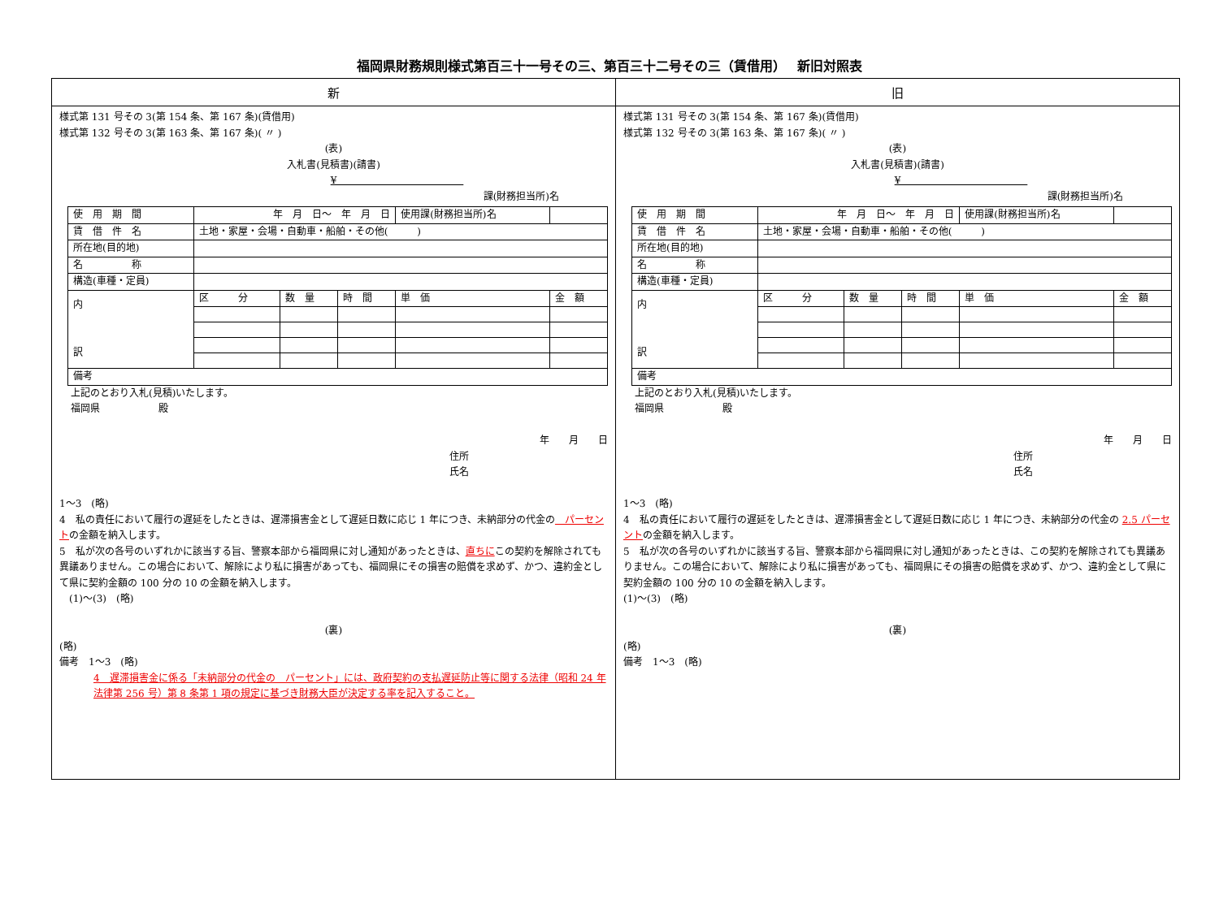福岡県財務規則様式第百三十一号その三、第百三十二号その三（賃借用）　 新旧対照表
| 新 | 旧 |
| --- | --- |
| 様式第 131 号その 3(第 154 条、第 167 条)(賃借用) 様式第 132 号その 3(第 163 条、第 167 条)( 〃 ) (表) 入札書(見積書)(請書) ¥ 課(財務担当所)名 / 使 用 期 間 / 年 月 日～ 年 月 日 / / / 使用課(財務担当所)名 / / / 賃 借 件 名 / 土地・家屋・会場・自動車・船舶・その他( ) / / / / / / 所在地(目的地) / / / / / / / 名 称 / / / / / / / 構造(車種・定員) / / / / / / / 内 訳 / 区 分 / 数 量 / 時 間 / 単 価 / 金 額 / / 備考 / / / / / / 上記のとおり入札(見積)いたします。 福岡県 殿 年 月 日 住所 氏名 1～3 (略) 4 私の責任において履行の遅延をしたときは、遅滞損害金として遅延日数に応じ 1 年につき、未納部分の代金の パーセント の金額を納入します。 5 私が次の各号のいずれかに該当する旨、警察本部から福岡県に対し通知があったときは、 直ちに この契約を解除されても異議ありません。この場合において、解除により私に損害があっても、福岡県にその損害の賠償を求めず、かつ、違約金として県に契約金額の 100 分の 10 の金額を納入します。 (1)～(3) (略) (裏) (略) 備考 1～3 (略) 4 遅滞損害金に係る「未納部分の代金の パーセント」には、政府契約の支払遅延防止等に関する法律（昭和 24 年法律第 256 号）第 8 条第 1 項の規定に基づき財務大臣が決定する率を記入すること。 | 様式第 131 号その 3(第 154 条、第 167 条)(賃借用) 様式第 132 号その 3(第 163 条、第 167 条)( 〃 ) (表) 入札書(見積書)(請書) ¥ 課(財務担当所)名 / 使 用 期 間 / 年 月 日～ 年 月 日 / / / 使用課(財務担当所)名 / / / 賃 借 件 名 / 土地・家屋・会場・自動車・船舶・その他( ) / / / / / / 所在地(目的地) / / / / / / / 名 称 / / / / / / / 構造(車種・定員) / / / / / / / 内 訳 / 区 分 / 数 量 / 時 間 / 単 価 / 金 額 / / 備考 / / / / / / 上記のとおり入札(見積)いたします。 福岡県 殿 年 月 日 住所 氏名 1～3 (略) 4 私の責任において履行の遅延をしたときは、遅滞損害金として遅延日数に応じ 1 年につき、未納部分の代金の 2.5 パーセント の金額を納入します。 5 私が次の各号のいずれかに該当する旨、警察本部から福岡県に対し通知があったときは、この契約を解除されても異議ありません。この場合において、解除により私に損害があっても、福岡県にその損害の賠償を求めず、かつ、違約金として県に契約金額の 100 分の 10 の金額を納入します。 (1)～(3) (略) (裏) (略) 備考 1～3 (略) |